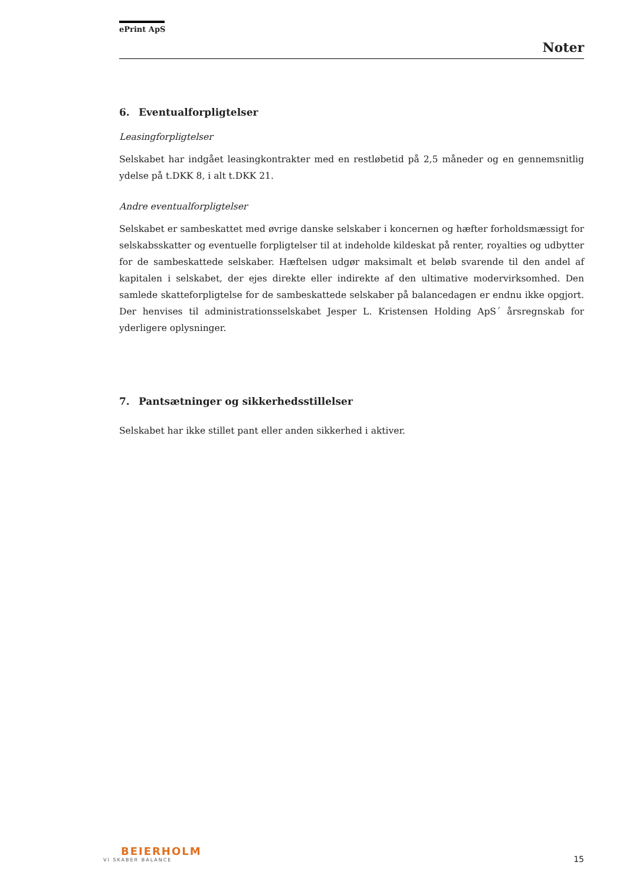ePrint ApS
Noter
6. Eventualforpligtelser
Leasingforpligtelser
Selskabet har indgået leasingkontrakter med en restløbetid på 2,5 måneder og en gennemsnitlig ydelse på t.DKK 8, i alt t.DKK 21.
Andre eventualforpligtelser
Selskabet er sambeskattet med øvrige danske selskaber i koncernen og hæfter forholdsmæssigt for selskabsskatter og eventuelle forpligtelser til at indeholde kildeskat på renter, royalties og udbytter for de sambeskattede selskaber. Hæftelsen udgør maksimalt et beløb svarende til den andel af kapitalen i selskabet, der ejes direkte eller indirekte af den ultimative modervirksomhed. Den samlede skatteforpligtelse for de sambeskattede selskaber på balancedagen er endnu ikke opgjort. Der henvises til administrationsselskabet Jesper L. Kristensen Holding ApS´ årsregnskab for yderligere oplysninger.
7. Pantsætninger og sikkerhedsstillelser
Selskabet har ikke stillet pant eller anden sikkerhed i aktiver.
BEIERHOLM
VI SKABER BALANCE
15